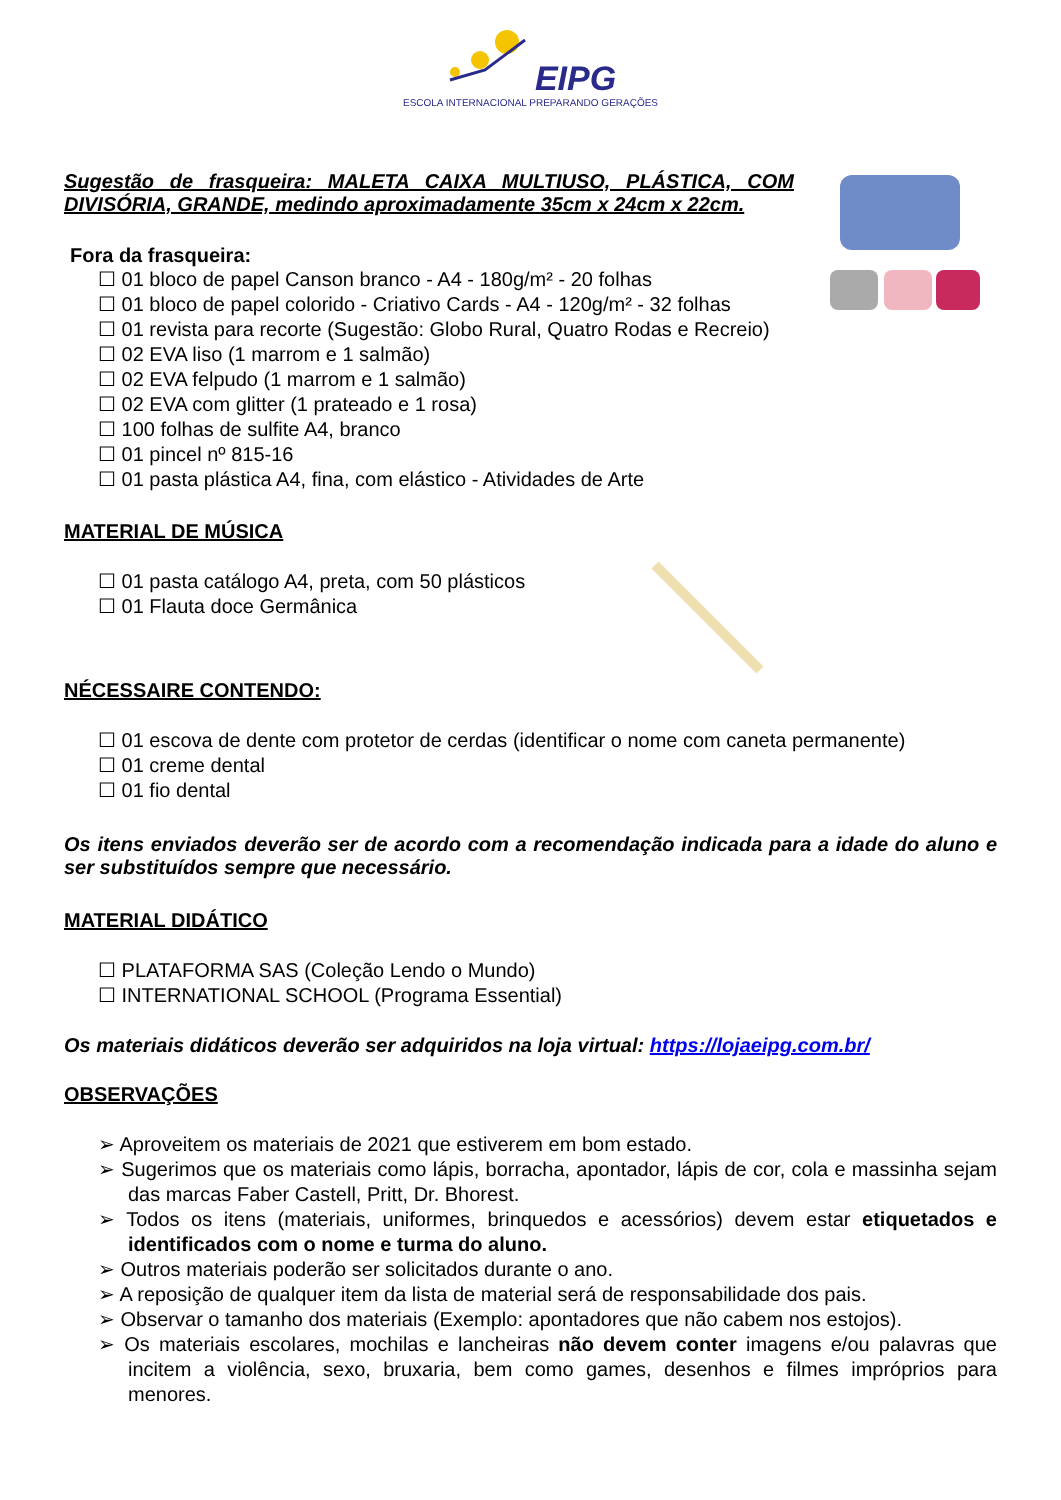EIPG
ESCOLA INTERNACIONAL PREPARANDO GERAÇÕES
Sugestão de frasqueira: MALETA CAIXA MULTIUSO, PLÁSTICA, COM DIVISÓRIA, GRANDE, medindo aproximadamente 35cm x 24cm x 22cm.
Fora da frasqueira:
☐ 01 bloco de papel Canson branco - A4 - 180g/m² - 20 folhas
☐ 01 bloco de papel colorido - Criativo Cards - A4 - 120g/m² - 32 folhas
☐ 01 revista para recorte (Sugestão: Globo Rural, Quatro Rodas e Recreio)
☐ 02 EVA liso (1 marrom e 1 salmão)
☐ 02 EVA felpudo (1 marrom e 1 salmão)
☐ 02 EVA com glitter (1 prateado e 1 rosa)
☐ 100 folhas de sulfite A4, branco
☐ 01 pincel nº 815-16
☐ 01 pasta plástica A4, fina, com elástico - Atividades de Arte
MATERIAL DE MÚSICA
☐ 01 pasta catálogo A4, preta, com 50 plásticos
☐ 01 Flauta doce Germânica
NÉCESSAIRE CONTENDO:
☐ 01 escova de dente com protetor de cerdas (identificar o nome com caneta permanente)
☐ 01 creme dental
☐ 01 fio dental
Os itens enviados deverão ser de acordo com a recomendação indicada para a idade do aluno e ser substituídos sempre que necessário.
MATERIAL DIDÁTICO
☐ PLATAFORMA SAS (Coleção Lendo o Mundo)
☐ INTERNATIONAL SCHOOL (Programa Essential)
Os materiais didáticos deverão ser adquiridos na loja virtual: https://lojaeipg.com.br/
OBSERVAÇÕES
➢ Aproveitem os materiais de 2021 que estiverem em bom estado.
➢ Sugerimos que os materiais como lápis, borracha, apontador, lápis de cor, cola e massinha sejam das marcas Faber Castell, Pritt, Dr. Bhorest.
➢ Todos os itens (materiais, uniformes, brinquedos e acessórios) devem estar etiquetados e identificados com o nome e turma do aluno.
➢ Outros materiais poderão ser solicitados durante o ano.
➢ A reposição de qualquer item da lista de material será de responsabilidade dos pais.
➢ Observar o tamanho dos materiais (Exemplo: apontadores que não cabem nos estojos).
➢ Os materiais escolares, mochilas e lancheiras não devem conter imagens e/ou palavras que incitem a violência, sexo, bruxaria, bem como games, desenhos e filmes impróprios para menores.